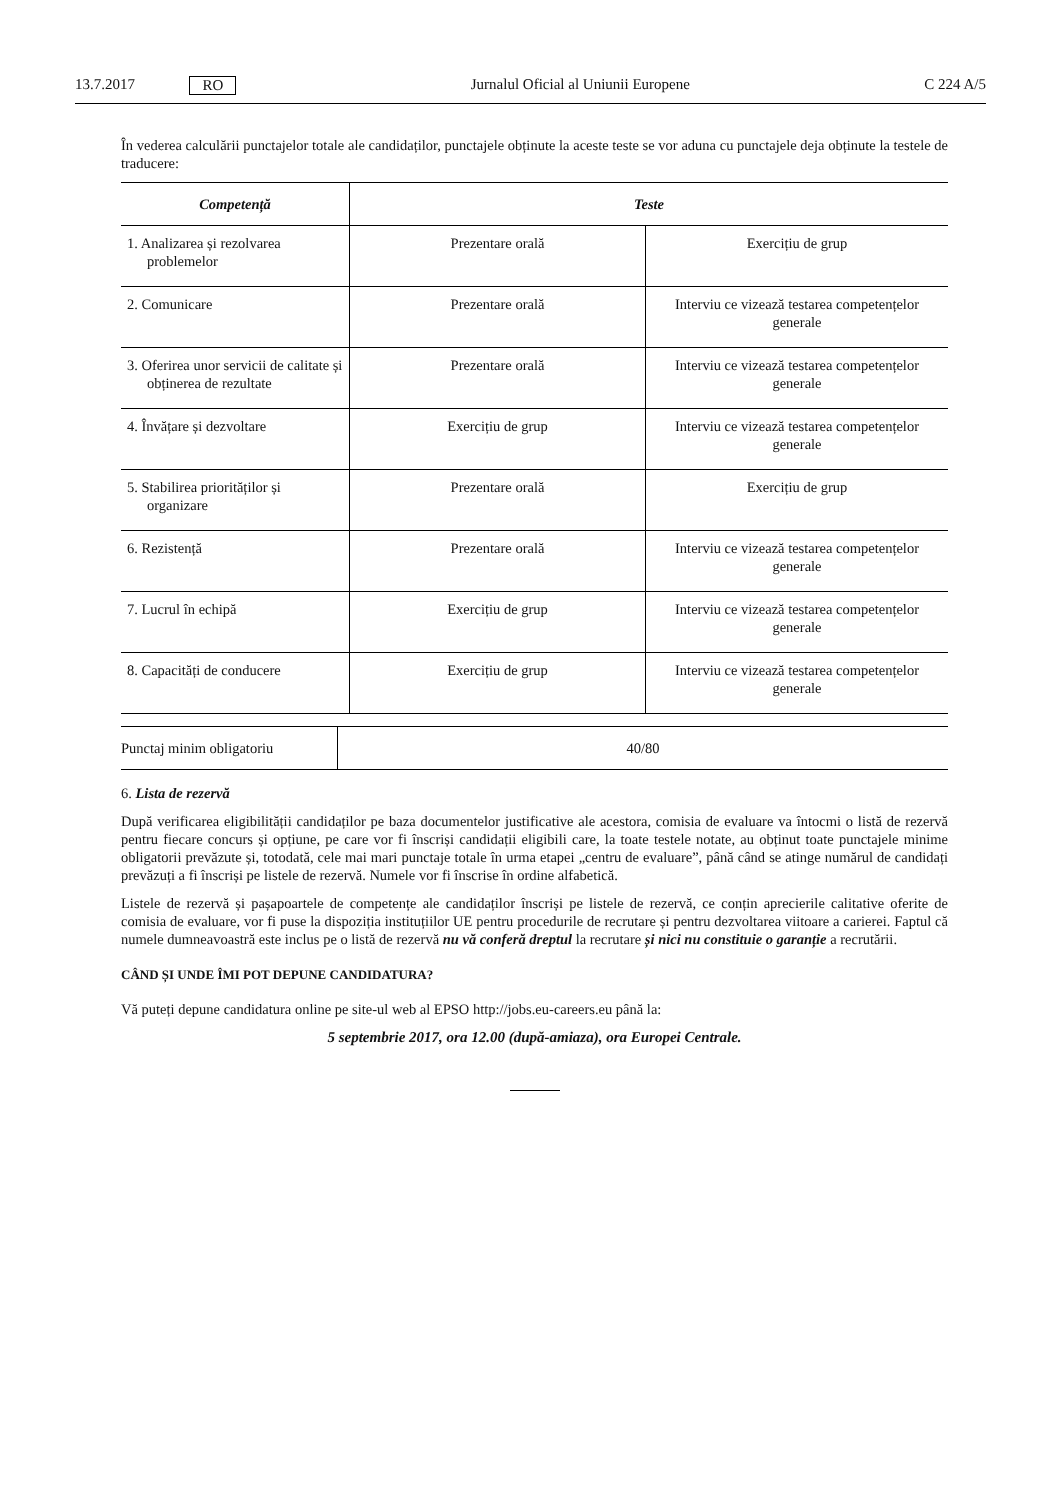13.7.2017 RO Jurnalul Oficial al Uniunii Europene C 224 A/5
În vederea calculării punctajelor totale ale candidaților, punctajele obținute la aceste teste se vor aduna cu punctajele deja obținute la testele de traducere:
| Competență | Teste | |
| --- | --- | --- |
| 1. Analizarea și rezolvarea problemelor | Prezentare orală | Exercițiu de grup |
| 2. Comunicare | Prezentare orală | Interviu ce vizează testarea competențelor generale |
| 3. Oferirea unor servicii de calitate și obținerea de rezultate | Prezentare orală | Interviu ce vizează testarea competențelor generale |
| 4. Învățare și dezvoltare | Exercițiu de grup | Interviu ce vizează testarea competențelor generale |
| 5. Stabilirea priorităților și organizare | Prezentare orală | Exercițiu de grup |
| 6. Rezistență | Prezentare orală | Interviu ce vizează testarea competențelor generale |
| 7. Lucrul în echipă | Exercițiu de grup | Interviu ce vizează testarea competențelor generale |
| 8. Capacități de conducere | Exercițiu de grup | Interviu ce vizează testarea competențelor generale |
| Punctaj minim obligatoriu | 40/80 |
6. Lista de rezervă
După verificarea eligibilității candidaților pe baza documentelor justificative ale acestora, comisia de evaluare va întocmi o listă de rezervă pentru fiecare concurs și opțiune, pe care vor fi înscriși candidații eligibili care, la toate testele notate, au obținut toate punctajele minime obligatorii prevăzute și, totodată, cele mai mari punctaje totale în urma etapei „centru de evaluare”, până când se atinge numărul de candidați prevăzuți a fi înscriși pe listele de rezervă. Numele vor fi înscrise în ordine alfabetică.
Listele de rezervă și pașapoartele de competențe ale candidaților înscriși pe listele de rezervă, ce conțin aprecierile calitative oferite de comisia de evaluare, vor fi puse la dispoziția instituțiilor UE pentru procedurile de recrutare și pentru dezvoltarea viitoare a carierei. Faptul că numele dumneavoastră este inclus pe o listă de rezervă nu vă conferă dreptul la recrutare și nici nu constituie o garanție a recrutării.
CÂND ȘI UNDE ÎMI POT DEPUNE CANDIDATURA?
Vă puteți depune candidatura online pe site-ul web al EPSO http://jobs.eu-careers.eu până la:
5 septembrie 2017, ora 12.00 (după-amiaza), ora Europei Centrale.